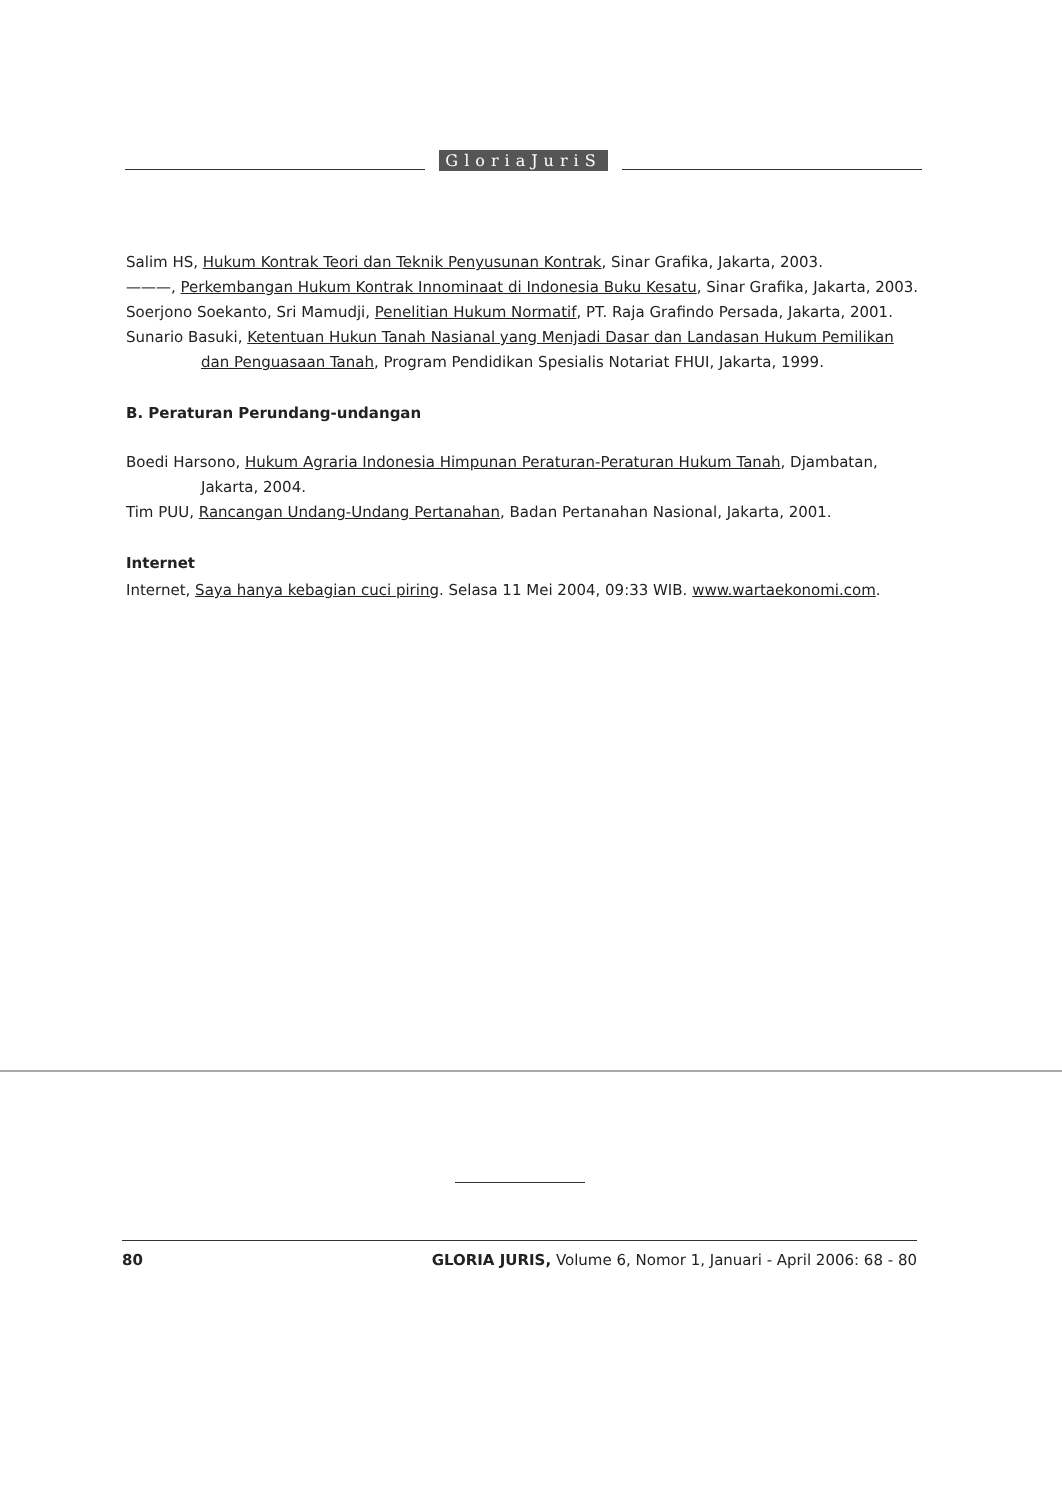GloriaJuriS
Salim HS, Hukum Kontrak Teori dan Teknik Penyusunan Kontrak, Sinar Grafika, Jakarta, 2003.
———, Perkembangan Hukum Kontrak Innominaat di Indonesia Buku Kesatu, Sinar Grafika, Jakarta, 2003.
Soerjono Soekanto, Sri Mamudji, Penelitian Hukum Normatif, PT. Raja Grafindo Persada, Jakarta, 2001.
Sunario Basuki, Ketentuan Hukun Tanah Nasianal yang Menjadi Dasar dan Landasan Hukum Pemilikan dan Penguasaan Tanah, Program Pendidikan Spesialis Notariat FHUI, Jakarta, 1999.
B. Peraturan Perundang-undangan
Boedi Harsono, Hukum Agraria Indonesia Himpunan Peraturan-Peraturan Hukum Tanah, Djambatan, Jakarta, 2004.
Tim PUU, Rancangan Undang-Undang Pertanahan, Badan Pertanahan Nasional, Jakarta, 2001.
Internet
Internet, Saya hanya kebagian cuci piring. Selasa 11 Mei 2004, 09:33 WIB. www.wartaekonomi.com.
80 GLORIA JURIS, Volume 6, Nomor 1, Januari - April 2006: 68 - 80